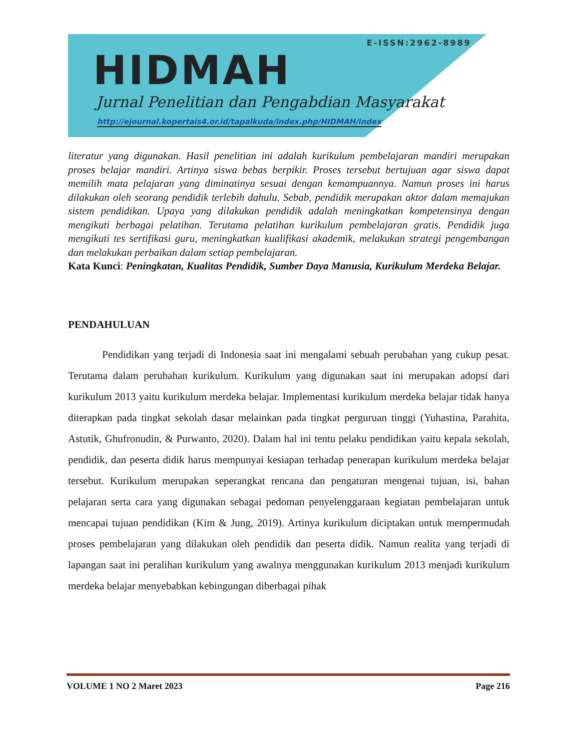E-ISSN:2962-8989
HIDMAH
Jurnal Penelitian dan Pengabdian Masyarakat
http://ejournal.kopertais4.or.id/tapalkuda/index.php/HIDMAH/index
literatur yang digunakan. Hasil penelitian ini adalah kurikulum pembelajaran mandiri merupakan proses belajar mandiri. Artinya siswa bebas berpikir. Proses tersebut bertujuan agar siswa dapat memilih mata pelajaran yang diminatinya sesuai dengan kemampuannya. Namun proses ini harus dilakukan oleh seorang pendidik terlebih dahulu. Sebab, pendidik merupakan aktor dalam memajukan sistem pendidikan. Upaya yang dilakukan pendidik adalah meningkatkan kompetensinya dengan mengikuti berbagai pelatihan. Terutama pelatihan kurikulum pembelajaran gratis. Pendidik juga mengikuti tes sertifikasi guru, meningkatkan kualifikasi akademik, melakukan strategi pengembangan dan melakukan perbaikan dalam setiap pembelajaran.
Kata Kunci: Peningkatan, Kualitas Pendidik, Sumber Daya Manusia, Kurikulum Merdeka Belajar.
PENDAHULUAN
Pendidikan yang terjadi di Indonesia saat ini mengalami sebuah perubahan yang cukup pesat. Terutama dalam perubahan kurikulum. Kurikulum yang digunakan saat ini merupakan adopsi dari kurikulum 2013 yaitu kurikulum merdeka belajar. Implementasi kurikulum merdeka belajar tidak hanya diterapkan pada tingkat sekolah dasar melainkan pada tingkat perguruan tinggi (Yuhastina, Parahita, Astutik, Ghufronudin, & Purwanto, 2020). Dalam hal ini tentu pelaku pendidikan yaitu kepala sekolah, pendidik, dan peserta didik harus mempunyai kesiapan terhadap penerapan kurikulum merdeka belajar tersebut. Kurikulum merupakan seperangkat rencana dan pengaturan mengenai tujuan, isi, bahan pelajaran serta cara yang digunakan sebagai pedoman penyelenggaraan kegiatan pembelajaran untuk mencapai tujuan pendidikan (Kim & Jung, 2019). Artinya kurikulum diciptakan untuk mempermudah proses pembelajaran yang dilakukan oleh pendidik dan peserta didik. Namun realita yang terjadi di lapangan saat ini peralihan kurikulum yang awalnya menggunakan kurikulum 2013 menjadi kurikulum merdeka belajar menyebabkan kebingungan diberbagai pihak
VOLUME 1 NO 2 Maret 2023 Page 216